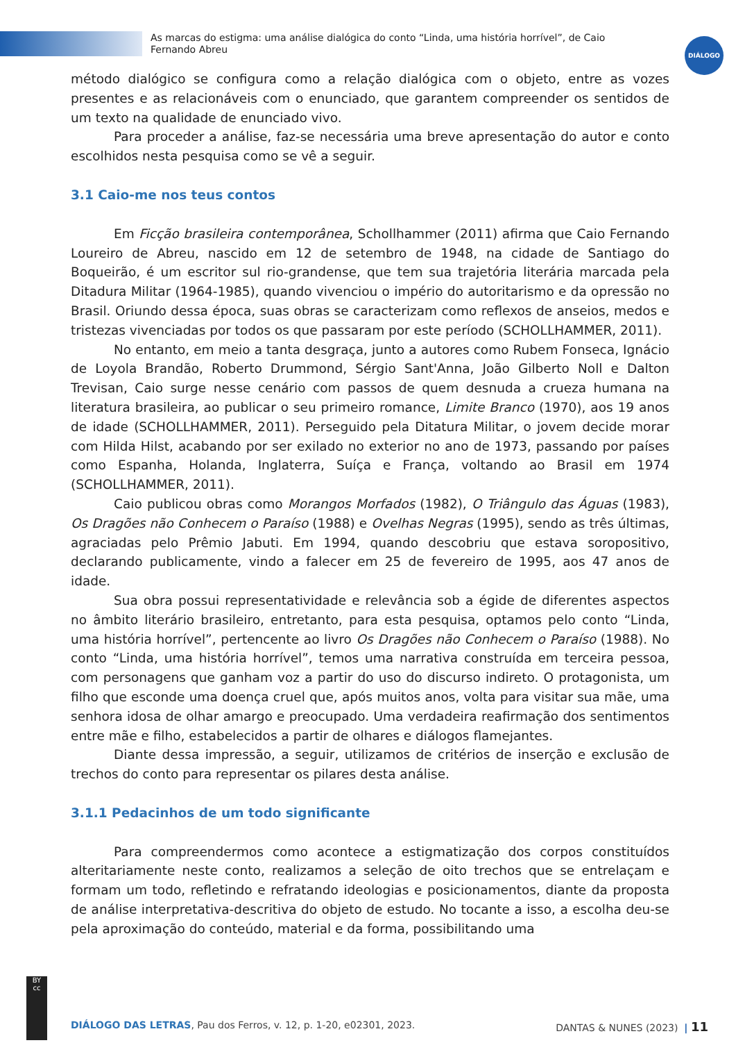As marcas do estigma: uma análise dialógica do conto “Linda, uma história horrível”, de Caio Fernando Abreu
DIÁLOGO
método dialógico se configura como a relação dialógica com o objeto, entre as vozes presentes e as relacionáveis com o enunciado, que garantem compreender os sentidos de um texto na qualidade de enunciado vivo.
Para proceder a análise, faz-se necessária uma breve apresentação do autor e conto escolhidos nesta pesquisa como se vê a seguir.
3.1 Caio-me nos teus contos
Em Ficção brasileira contemporânea, Schollhammer (2011) afirma que Caio Fernando Loureiro de Abreu, nascido em 12 de setembro de 1948, na cidade de Santiago do Boqueirão, é um escritor sul rio-grandense, que tem sua trajetória literária marcada pela Ditadura Militar (1964-1985), quando vivenciou o império do autoritarismo e da opressão no Brasil. Oriundo dessa época, suas obras se caracterizam como reflexos de anseios, medos e tristezas vivenciadas por todos os que passaram por este período (SCHOLLHAMMER, 2011).
No entanto, em meio a tanta desgraça, junto a autores como Rubem Fonseca, Ignácio de Loyola Brandão, Roberto Drummond, Sérgio Sant'Anna, João Gilberto Noll e Dalton Trevisan, Caio surge nesse cenário com passos de quem desnuda a crueza humana na literatura brasileira, ao publicar o seu primeiro romance, Limite Branco (1970), aos 19 anos de idade (SCHOLLHAMMER, 2011). Perseguido pela Ditatura Militar, o jovem decide morar com Hilda Hilst, acabando por ser exilado no exterior no ano de 1973, passando por países como Espanha, Holanda, Inglaterra, Suíça e França, voltando ao Brasil em 1974 (SCHOLLHAMMER, 2011).
Caio publicou obras como Morangos Morfados (1982), O Triângulo das Águas (1983), Os Dragões não Conhecem o Paraíso (1988) e Ovelhas Negras (1995), sendo as três últimas, agraciadas pelo Prêmio Jabuti. Em 1994, quando descobriu que estava soropositivo, declarando publicamente, vindo a falecer em 25 de fevereiro de 1995, aos 47 anos de idade.
Sua obra possui representatividade e relevância sob a égide de diferentes aspectos no âmbito literário brasileiro, entretanto, para esta pesquisa, optamos pelo conto “Linda, uma história horrível”, pertencente ao livro Os Dragões não Conhecem o Paraíso (1988). No conto “Linda, uma história horrível”, temos uma narrativa construída em terceira pessoa, com personagens que ganham voz a partir do uso do discurso indireto. O protagonista, um filho que esconde uma doença cruel que, após muitos anos, volta para visitar sua mãe, uma senhora idosa de olhar amargo e preocupado. Uma verdadeira reafirmação dos sentimentos entre mãe e filho, estabelecidos a partir de olhares e diálogos flamejantes.
Diante dessa impressão, a seguir, utilizamos de critérios de inserção e exclusão de trechos do conto para representar os pilares desta análise.
3.1.1 Pedacinhos de um todo significante
Para compreendermos como acontece a estigmatização dos corpos constituídos alteritariamente neste conto, realizamos a seleção de oito trechos que se entrelaçam e formam um todo, refletindo e refratando ideologias e posicionamentos, diante da proposta de análise interpretativa-descritiva do objeto de estudo. No tocante a isso, a escolha deu-se pela aproximação do conteúdo, material e da forma, possibilitando uma
BY
cc
DIÁLOGO DAS LETRAS, Pau dos Ferros, v. 12, p. 1-20, e02301, 2023. DANTAS & NUNES (2023) | 11